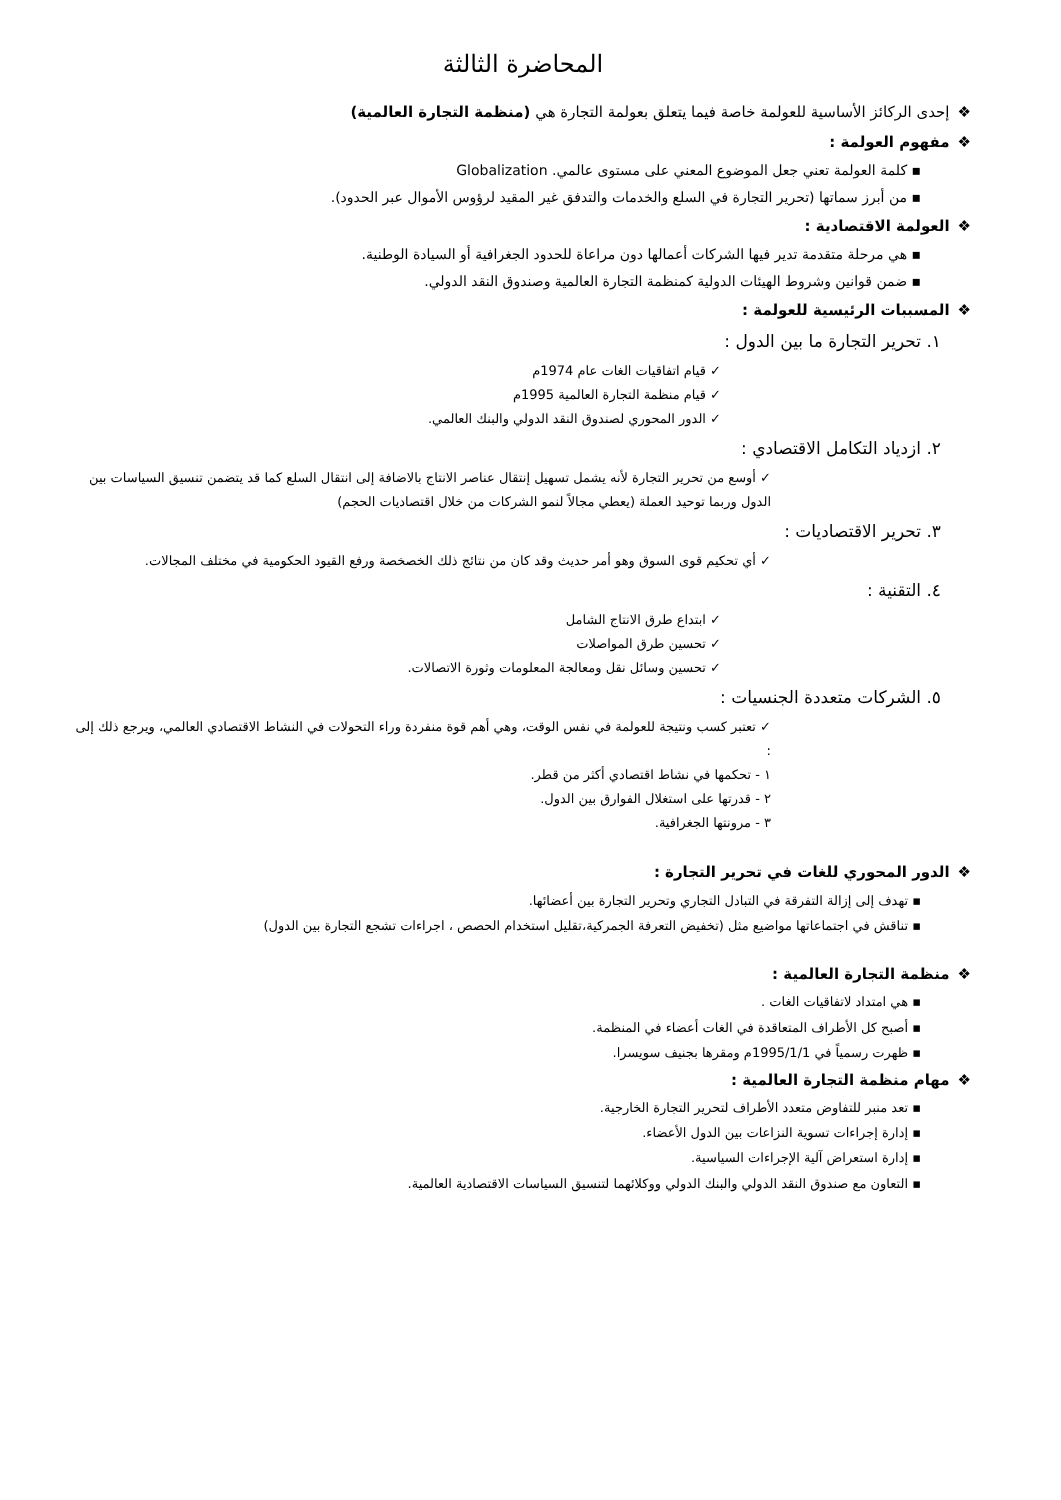المحاضرة الثالثة
❖إحدى الركائز الأساسية للعولمة خاصة فيما يتعلق بعولمة التجارة هي (منظمة التجارة العالمية)
❖مفهوم العولمة :
▪ كلمة العولمة تعني جعل الموضوع المعني على مستوى عالمي. Globalization
▪ من أبرز سماتها (تحرير التجارة في السلع والخدمات والتدفق غير المقيد لرؤوس الأموال عبر الحدود).
❖العولمة الاقتصادية :
▪ هي مرحلة متقدمة تدير فيها الشركات أعمالها دون مراعاة للحدود الجغرافية أو السيادة الوطنية.
▪ ضمن قوانين وشروط الهيئات الدولية كمنظمة التجارة العالمية وصندوق النقد الدولي.
❖المسببات الرئيسية للعولمة :
١. تحرير التجارة ما بين الدول :
✓ قيام اتفاقيات الغات عام 1974م
✓ قيام منظمة التجارة العالمية 1995م
✓ الدور المحوري لصندوق النقد الدولي والبنك العالمي.
٢. ازدياد التكامل الاقتصادي :
✓ أوسع من تحرير التجارة لأنه يشمل تسهيل إنتقال عناصر الانتاج بالاضافة إلى انتقال السلع كما قد يتضمن تنسيق السياسات بين الدول وربما توحيد العملة (يعطي مجالاً لنمو الشركات من خلال اقتصاديات الحجم)
٣. تحرير الاقتصاديات :
✓ أي تحكيم قوى السوق وهو أمر حديث وقد كان من نتائج ذلك الخصخصة ورفع القيود الحكومية في مختلف المجالات.
٤. التقنية :
✓ ابتداع طرق الانتاج الشامل
✓ تحسين طرق المواصلات
✓ تحسين وسائل نقل ومعالجة المعلومات وثورة الاتصالات.
٥. الشركات متعددة الجنسيات :
✓ تعتبر كسب ونتيجة للعولمة في نفس الوقت، وهي أهم قوة منفردة وراء التحولات في النشاط الاقتصادي العالمي، ويرجع ذلك إلى :
١ - تحكمها في نشاط اقتصادي أكثر من قطر.
٢ - قدرتها على استغلال الفوارق بين الدول.
٣ - مرونتها الجغرافية.
❖الدور المحوري للغات في تحرير التجارة :
▪ تهدف إلى إزالة التفرقة في التبادل التجاري وتحرير التجارة بين أعضائها.
▪ تناقش في اجتماعاتها مواضيع مثل (تخفيض التعرفة الجمركية،تقليل استخدام الحصص ، اجراءات تشجع التجارة بين الدول)
❖منظمة التجارة العالمية :
▪ هي امتداد لاتفاقيات الغات .
▪ أصبح كل الأطراف المتعاقدة في الغات أعضاء في المنظمة.
▪ ظهرت رسمياً في 1995/1/1م ومقرها بجنيف سويسرا.
❖مهام منظمة التجارة العالمية :
▪ تعد منبر للتفاوض متعدد الأطراف لتحرير التجارة الخارجية.
▪ إدارة إجراءات تسوية النزاعات بين الدول الأعضاء.
▪ إدارة استعراض آلية الإجراءات السياسية.
▪ التعاون مع صندوق النقد الدولي والبنك الدولي ووكلائهما لتنسيق السياسات الاقتصادية العالمية.